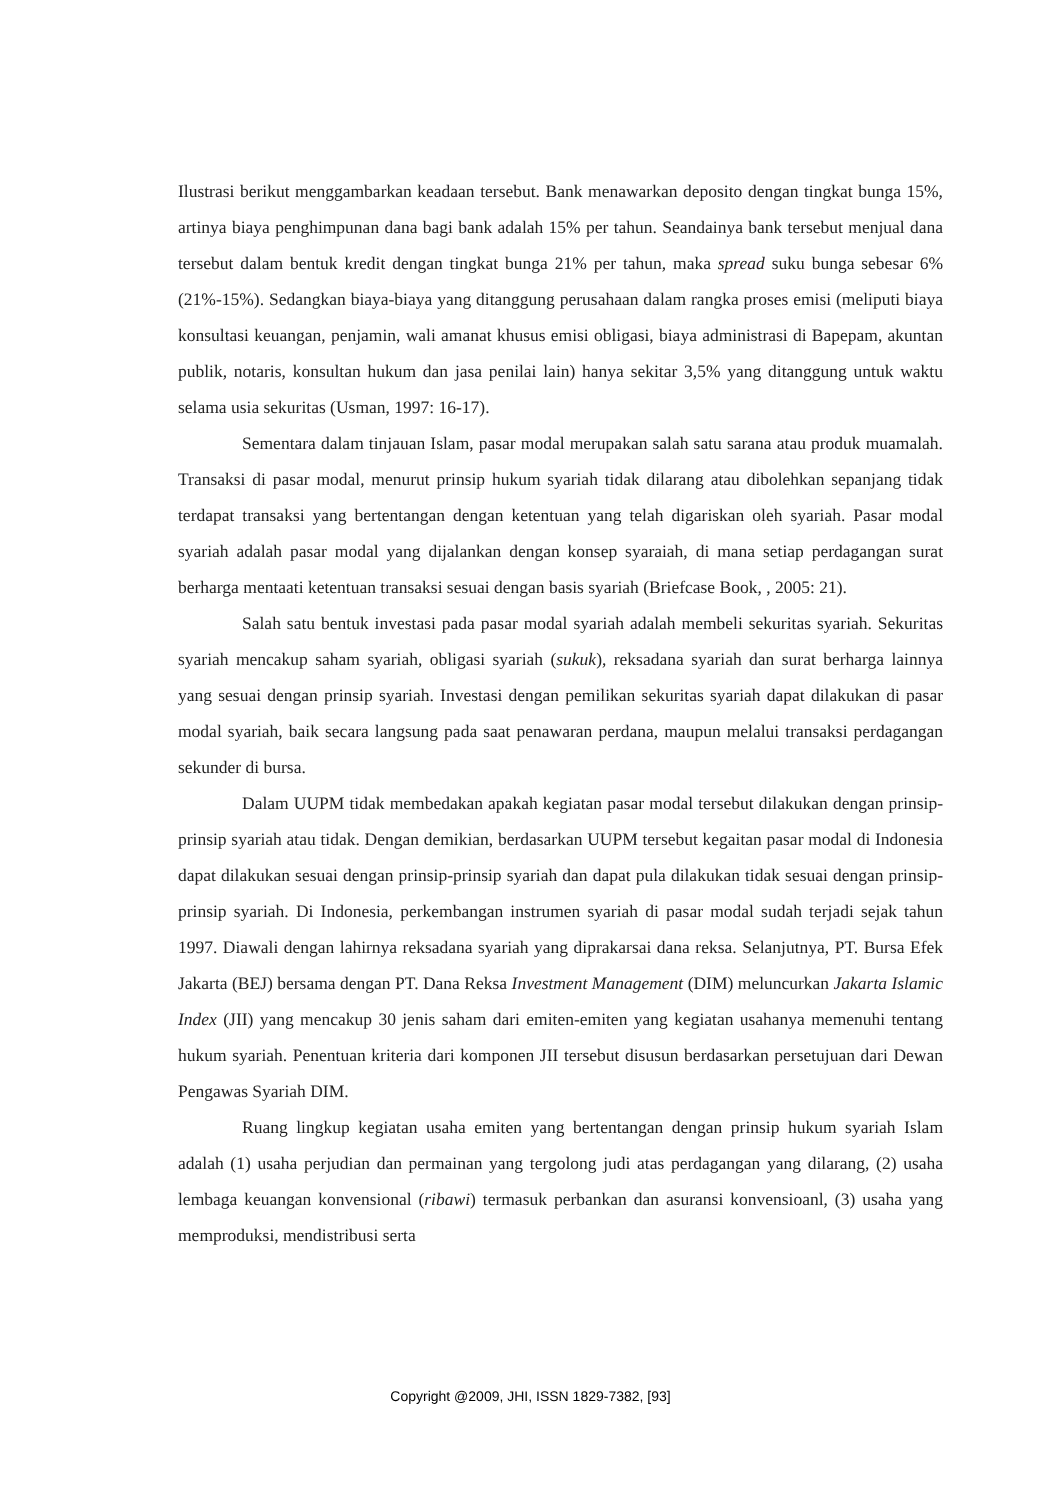Ilustrasi berikut menggambarkan keadaan tersebut. Bank menawarkan deposito dengan tingkat bunga 15%, artinya biaya penghimpunan dana bagi bank adalah 15% per tahun. Seandainya bank tersebut menjual dana tersebut dalam bentuk kredit dengan tingkat bunga 21% per tahun, maka spread suku bunga sebesar 6% (21%-15%). Sedangkan biaya-biaya yang ditanggung perusahaan dalam rangka proses emisi (meliputi biaya konsultasi keuangan, penjamin, wali amanat khusus emisi obligasi, biaya administrasi di Bapepam, akuntan publik, notaris, konsultan hukum dan jasa penilai lain) hanya sekitar 3,5% yang ditanggung untuk waktu selama usia sekuritas (Usman, 1997: 16-17).
Sementara dalam tinjauan Islam, pasar modal merupakan salah satu sarana atau produk muamalah. Transaksi di pasar modal, menurut prinsip hukum syariah tidak dilarang atau dibolehkan sepanjang tidak terdapat transaksi yang bertentangan dengan ketentuan yang telah digariskan oleh syariah. Pasar modal syariah adalah pasar modal yang dijalankan dengan konsep syaraiah, di mana setiap perdagangan surat berharga mentaati ketentuan transaksi sesuai dengan basis syariah (Briefcase Book, , 2005: 21).
Salah satu bentuk investasi pada pasar modal syariah adalah membeli sekuritas syariah. Sekuritas syariah mencakup saham syariah, obligasi syariah (sukuk), reksadana syariah dan surat berharga lainnya yang sesuai dengan prinsip syariah. Investasi dengan pemilikan sekuritas syariah dapat dilakukan di pasar modal syariah, baik secara langsung pada saat penawaran perdana, maupun melalui transaksi perdagangan sekunder di bursa.
Dalam UUPM tidak membedakan apakah kegiatan pasar modal tersebut dilakukan dengan prinsip-prinsip syariah atau tidak. Dengan demikian, berdasarkan UUPM tersebut kegaitan pasar modal di Indonesia dapat dilakukan sesuai dengan prinsip-prinsip syariah dan dapat pula dilakukan tidak sesuai dengan prinsip-prinsip syariah. Di Indonesia, perkembangan instrumen syariah di pasar modal sudah terjadi sejak tahun 1997. Diawali dengan lahirnya reksadana syariah yang diprakarsai dana reksa. Selanjutnya, PT. Bursa Efek Jakarta (BEJ) bersama dengan PT. Dana Reksa Investment Management (DIM) meluncurkan Jakarta Islamic Index (JII) yang mencakup 30 jenis saham dari emiten-emiten yang kegiatan usahanya memenuhi tentang hukum syariah. Penentuan kriteria dari komponen JII tersebut disusun berdasarkan persetujuan dari Dewan Pengawas Syariah DIM.
Ruang lingkup kegiatan usaha emiten yang bertentangan dengan prinsip hukum syariah Islam adalah (1) usaha perjudian dan permainan yang tergolong judi atas perdagangan yang dilarang, (2) usaha lembaga keuangan konvensional (ribawi) termasuk perbankan dan asuransi konvensioanl, (3) usaha yang memproduksi, mendistribusi serta
Copyright @2009, JHI, ISSN 1829-7382, [93]